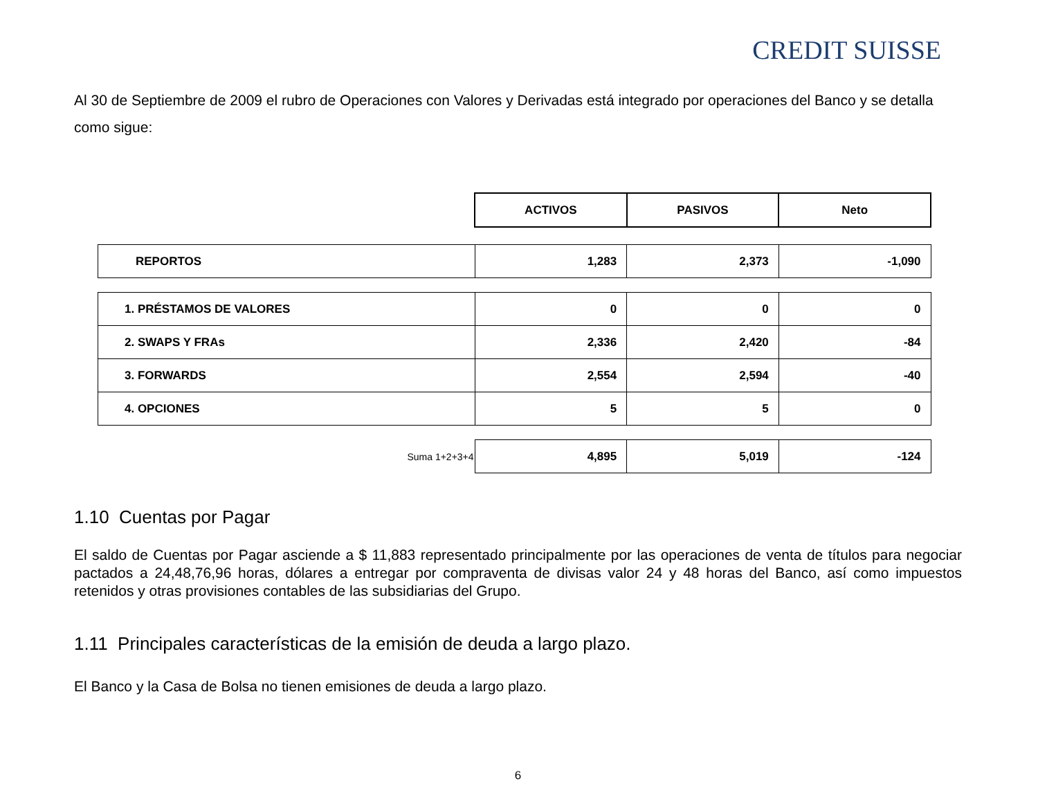CREDIT SUISSE
Al 30 de Septiembre de 2009 el rubro de Operaciones con Valores y Derivadas está integrado por operaciones del Banco y se detalla como sigue:
| | ACTIVOS | PASIVOS | Neto |
| REPORTOS | 1,283 | 2,373 | -1,090 |
| 1. PRÉSTAMOS DE VALORES | 0 | 0 | 0 |
| 2. SWAPS Y FRAs | 2,336 | 2,420 | -84 |
| 3. FORWARDS | 2,554 | 2,594 | -40 |
| 4. OPCIONES | 5 | 5 | 0 |
| Suma 1+2+3+4 | 4,895 | 5,019 | -124 |
1.10 Cuentas por Pagar
El saldo de Cuentas por Pagar asciende a $ 11,883 representado principalmente por las operaciones de venta de títulos para negociar pactados a 24,48,76,96 horas, dólares a entregar por compraventa de divisas valor 24 y 48 horas del Banco, así como impuestos retenidos y otras provisiones contables de las subsidiarias del Grupo.
1.11 Principales características de la emisión de deuda a largo plazo.
El Banco y la Casa de Bolsa no tienen emisiones de deuda a largo plazo.
6